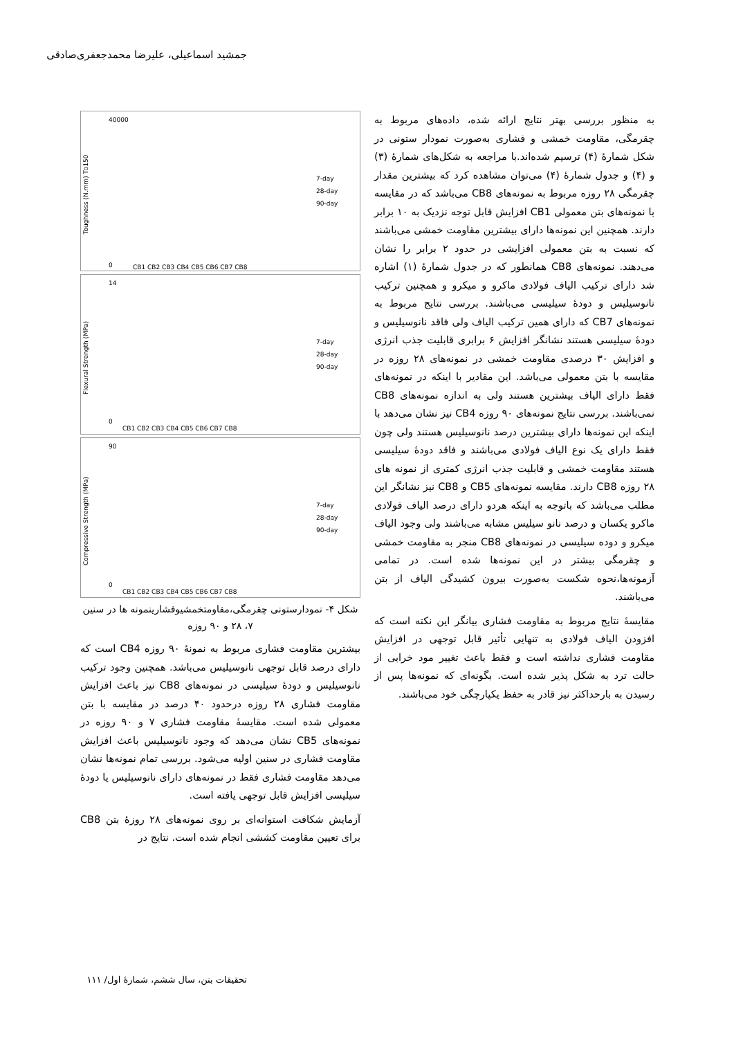جمشید اسماعیلی، علیرضا محمدجعفری‌صادقی
به منظور بررسی بهتر نتایج ارائه شده، داده‌های مربوط به چقرمگی، مقاومت خمشی و فشاری به‌صورت نمودار ستونی در شکل شمارهٔ (۴) ترسیم شده‌اند.با مراجعه به شکل‌های شمارهٔ (۳) و (۴) و جدول شمارهٔ (۴) می‌توان مشاهده کرد که بیشترین مقدار چقرمگی ۲۸ روزه مربوط به نمونه‌های CB8 می‌باشد که در مقایسه با نمونه‌های بتن معمولی CB1 افزایش قابل توجه نزدیک به ۱۰ برابر دارند. همچنین این نمونه‌ها دارای بیشترین مقاومت خمشی می‌باشند که نسبت به بتن معمولی افزایشی در حدود ۲ برابر را نشان می‌دهند. نمونه‌های CB8 همانطور که در جدول شمارهٔ (۱) اشاره شد دارای ترکیب الیاف فولادی ماکرو و میکرو و همچنین ترکیب نانوسیلیس و دودهٔ سیلیسی می‌باشند. بررسی نتایج مربوط به نمونه‌های CB7 که دارای همین ترکیب الیاف ولی فاقد نانوسیلیس و دودهٔ سیلیسی هستند نشانگر افزایش ۶ برابری قابلیت جذب انرژی و افزایش ۳۰ درصدی مقاومت خمشی در نمونه‌های ۲۸ روزه در مقایسه با بتن معمولی می‌باشد. این مقادیر با اینکه در نمونه‌های فقط دارای الیاف بیشترین هستند ولی به اندازه نمونه‌های CB8 نمی‌باشند. بررسی نتایج نمونه‌های ۹۰ روزه CB4 نیز نشان می‌دهد با اینکه این نمونه‌ها دارای بیشترین درصد نانوسیلیس هستند ولی چون فقط دارای یک نوع الیاف فولادی می‌باشند و فاقد دودهٔ سیلیسی هستند مقاومت خمشی و قابلیت جذب انرژی کمتری از نمونه های ۲۸ روزه CB8 دارند. مقایسه نمونه‌های CB5 و CB8 نیز نشانگر این مطلب می‌باشد که باتوجه به اینکه هردو دارای درصد الیاف فولادی ماکرو یکسان و درصد نانو سیلیس مشابه می‌باشند ولی وجود الیاف میکرو و دوده سیلیسی در نمونه‌های CB8 منجر به مقاومت خمشی و چقرمگی بیشتر در این نمونه‌ها شده است. در تمامی آزمونه‌ها،نحوه شکست به‌صورت بیرون کشیدگی الیاف از بتن می‌باشند.
مقایسهٔ نتایج مربوط به مقاومت فشاری بیانگر این نکته است که افزودن الیاف فولادی به تنهایی تأثیر قابل توجهی در افزایش مقاومت فشاری نداشته است و فقط باعث تغییر مود خرابی از حالت ترد به شکل پذیر شده است. بگونه‌ای که نمونه‌ها پس از رسیدن به بارحداکثر نیز قادر به حفظ یکپارچگی خود می‌باشند.
Toughness (N.mm) TD150
40000
0
CB1 CB2 CB3 CB4 CB5 CB6 CB7 CB8
7-day
28-day
90-day
Flexural Strength (MPa)
14
0
CB1 CB2 CB3 CB4 CB5 CB6 CB7 CB8
7-day
28-day
90-day
Compressive Strength (MPa)
90
0
CB1 CB2 CB3 CB4 CB5 CB6 CB7 CB8
7-day
28-day
90-day
شکل ۴- نمودارستونی چقرمگی،مقاومتخمشیوفشارینمونه ها در سنین ۷، ۲۸ و ۹۰ روزه
بیشترین مقاومت فشاری مربوط به نمونهٔ ۹۰ روزه CB4 است که دارای درصد قابل توجهی نانوسیلیس می‌باشد. همچنین وجود ترکیب نانوسیلیس و دودهٔ سیلیسی در نمونه‌های CB8 نیز باعث افزایش مقاومت فشاری ۲۸ روزه درحدود ۴۰ درصد در مقایسه با بتن معمولی شده است. مقایسهٔ مقاومت فشاری ۷ و ۹۰ روزه در نمونه‌های CB5 نشان می‌دهد که وجود نانوسیلیس باعث افزایش مقاومت فشاری در سنین اولیه می‌شود. بررسی تمام نمونه‌ها نشان می‌دهد مقاومت فشاری فقط در نمونه‌های دارای نانوسیلیس یا دودهٔ سیلیسی افزایش قابل توجهی یافته است.
آزمایش شکافت استوانه‌ای بر روی نمونه‌های ۲۸ روزهٔ بتن CB8 برای تعیین مقاومت کششی انجام شده است. نتایج در
تحقیقات بتن، سال ششم، شمارهٔ اول/ ۱۱۱